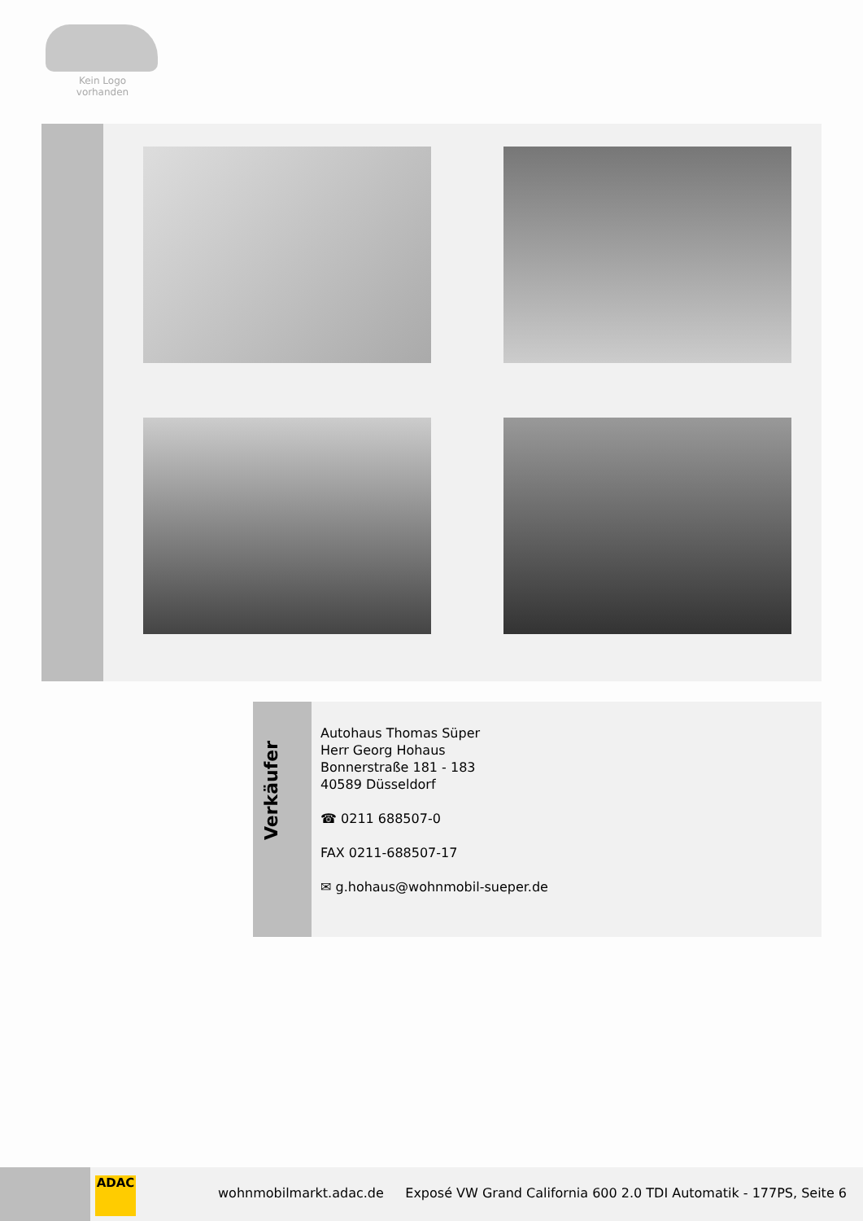Kein Logo
vorhanden
Verkäufer
Autohaus Thomas Süper
Herr Georg Hohaus
Bonnerstraße 181 - 183
40589 Düsseldorf
☎ 0211 688507-0
FAX 0211-688507-17
✉ g.hohaus@wohnmobil-sueper.de
ADAC
wohnmobilmarkt.adac.de
Exposé VW Grand California 600 2.0 TDI Automatik - 177PS, Seite 6